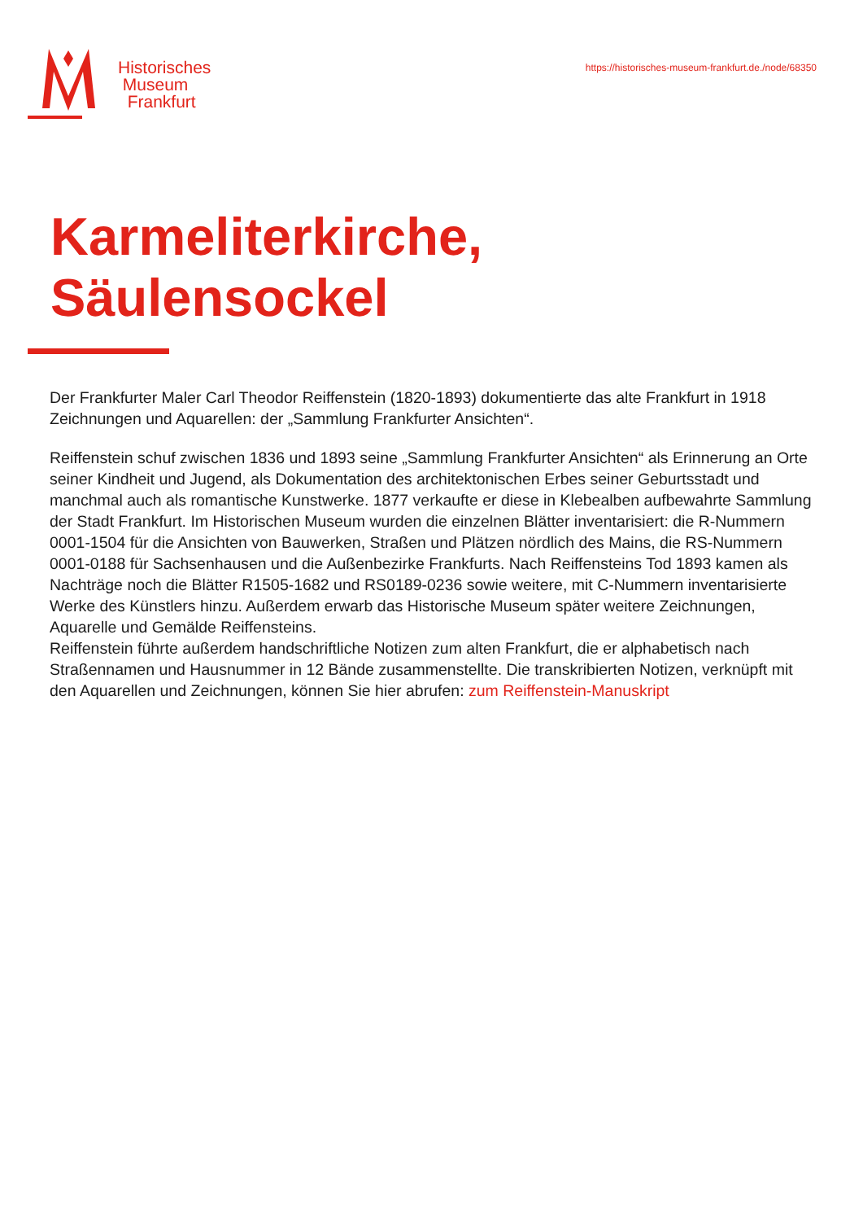Historisches
Museum
Frankfurt
https://historisches-museum-frankfurt.de./node/68350
Karmeliterkirche,
Säulensockel
Der Frankfurter Maler Carl Theodor Reiffenstein (1820-1893) dokumentierte das alte Frankfurt in 1918 Zeichnungen und Aquarellen: der „Sammlung Frankfurter Ansichten“.
Reiffenstein schuf zwischen 1836 und 1893 seine „Sammlung Frankfurter Ansichten“ als Erinnerung an Orte seiner Kindheit und Jugend, als Dokumentation des architektonischen Erbes seiner Geburtsstadt und manchmal auch als romantische Kunstwerke. 1877 verkaufte er diese in Klebealben aufbewahrte Sammlung der Stadt Frankfurt. Im Historischen Museum wurden die einzelnen Blätter inventarisiert: die R-Nummern 0001-1504 für die Ansichten von Bauwerken, Straßen und Plätzen nördlich des Mains, die RS-Nummern 0001-0188 für Sachsenhausen und die Außenbezirke Frankfurts. Nach Reiffensteins Tod 1893 kamen als Nachträge noch die Blätter R1505-1682 und RS0189-0236 sowie weitere, mit C-Nummern inventarisierte Werke des Künstlers hinzu. Außerdem erwarb das Historische Museum später weitere Zeichnungen, Aquarelle und Gemälde Reiffensteins.
Reiffenstein führte außerdem handschriftliche Notizen zum alten Frankfurt, die er alphabetisch nach Straßennamen und Hausnummer in 12 Bände zusammenstellte. Die transkribierten Notizen, verknüpft mit den Aquarellen und Zeichnungen, können Sie hier abrufen: zum Reiffenstein-Manuskript